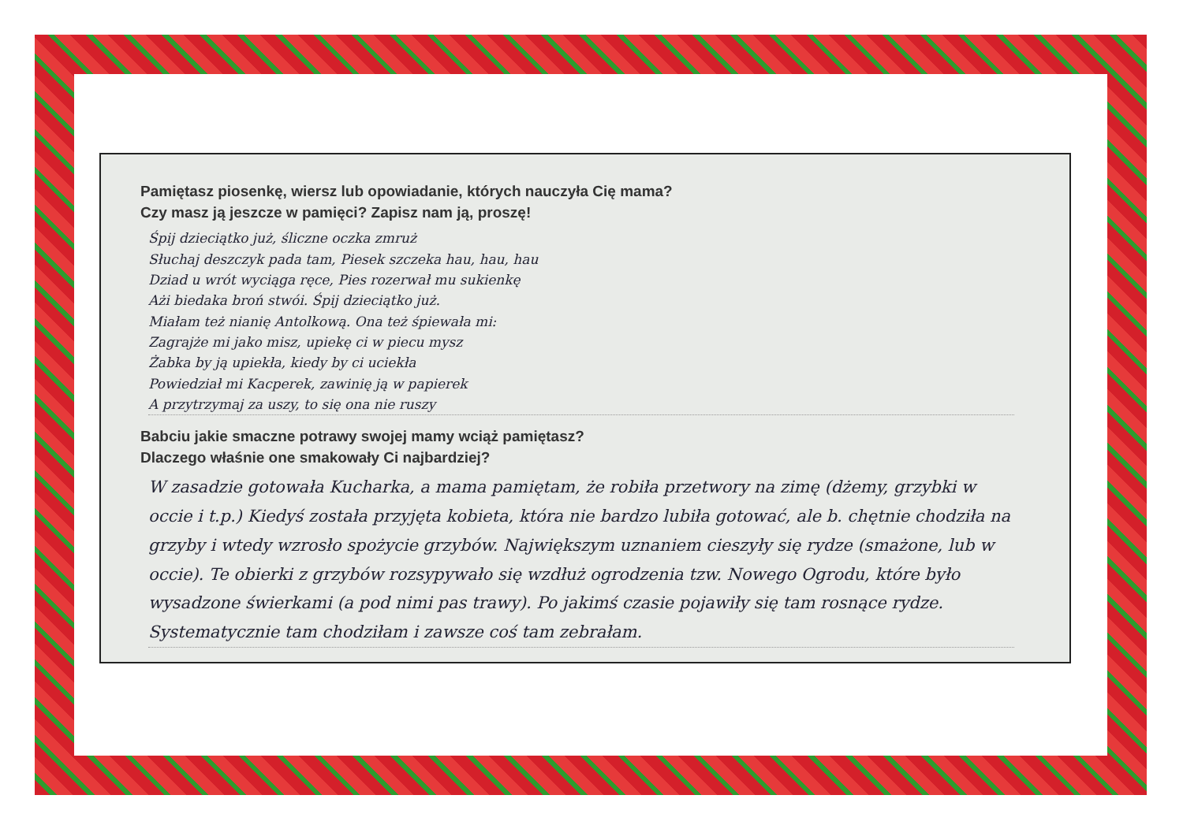Pamiętasz piosenkę, wiersz lub opowiadanie, których nauczyła Cię mama?
Czy masz ją jeszcze w pamięci? Zapisz nam ją, proszę!
Śpij dzieciątko już, śliczne oczka zmruż
Słuchaj deszczyk pada tam, Piesek szczeka hau, hau, hau
Dziad u wrót wyciąga ręce, Pies rozerwał mu sukienkę
Ażi biedaka broń stwói. Śpij dzieciątko już.
Miałam też nianię Antolkową. Ona też śpiewała mi:
Zagrajże mi jako misz, upiekę ci w piecu mysz
Żabka by ją upiekła, kiedy by ci uciekła
Powiedział mi Kacperek, zawinię ją w papierek
A przytrzymaj za uszy, to się ona nie ruszy
Babciu jakie smaczne potrawy swojej mamy wciąż pamiętasz?
Dlaczego właśnie one smakowały Ci najbardziej?
W zasadzie gotowała Kucharka, a mama pamiętam, że robiła przetwory na zimę (dżemy, grzybki w occie i t.p.) Kiedyś została przyjęta kobieta, która nie bardzo lubiła gotować, ale b. chętnie chodziła na grzyby i wtedy wzrosło spożycie grzybów. Największym uznaniem cieszyły się rydze (smażone, lub w occie). Te obierki z grzybów rozsypywało się wzdłuż ogrodzenia tzw. Nowego Ogrodu, które było wysadzone świerkami (a pod nimi pas trawy). Po jakimś czasie pojawiły się tam rosnące rydze. Systematycznie tam chodziłam i zawsze coś tam zebrałam.